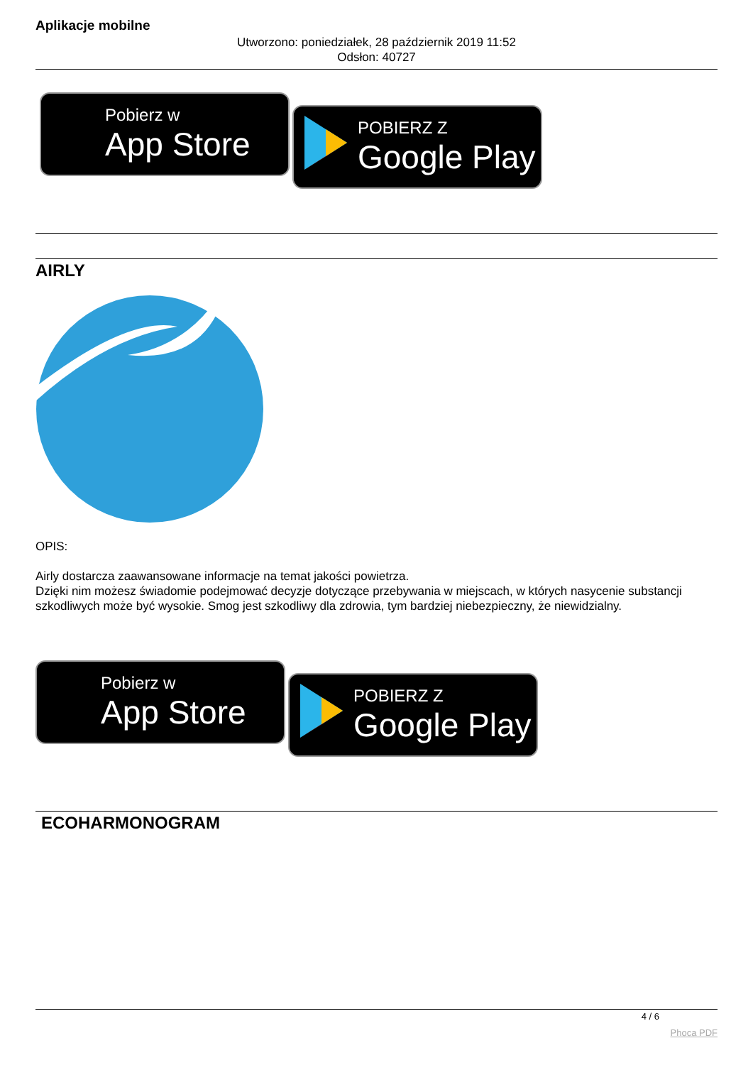Aplikacje mobilne
Utworzono: poniedziałek, 28 październik 2019 11:52
Odsłon: 40727
Pobierz w
App Store
POBIERZ Z
Google Play
AIRLY
OPIS:
Airly dostarcza zaawansowane informacje na temat jakości powietrza.
Dzięki nim możesz świadomie podejmować decyzje dotyczące przebywania w miejscach, w których nasycenie substancji szkodliwych może być wysokie. Smog jest szkodliwy dla zdrowia, tym bardziej niebezpieczny, że niewidzialny.
Pobierz w
App Store
POBIERZ Z
Google Play
ECOHARMONOGRAM
4 / 6
Phoca PDF